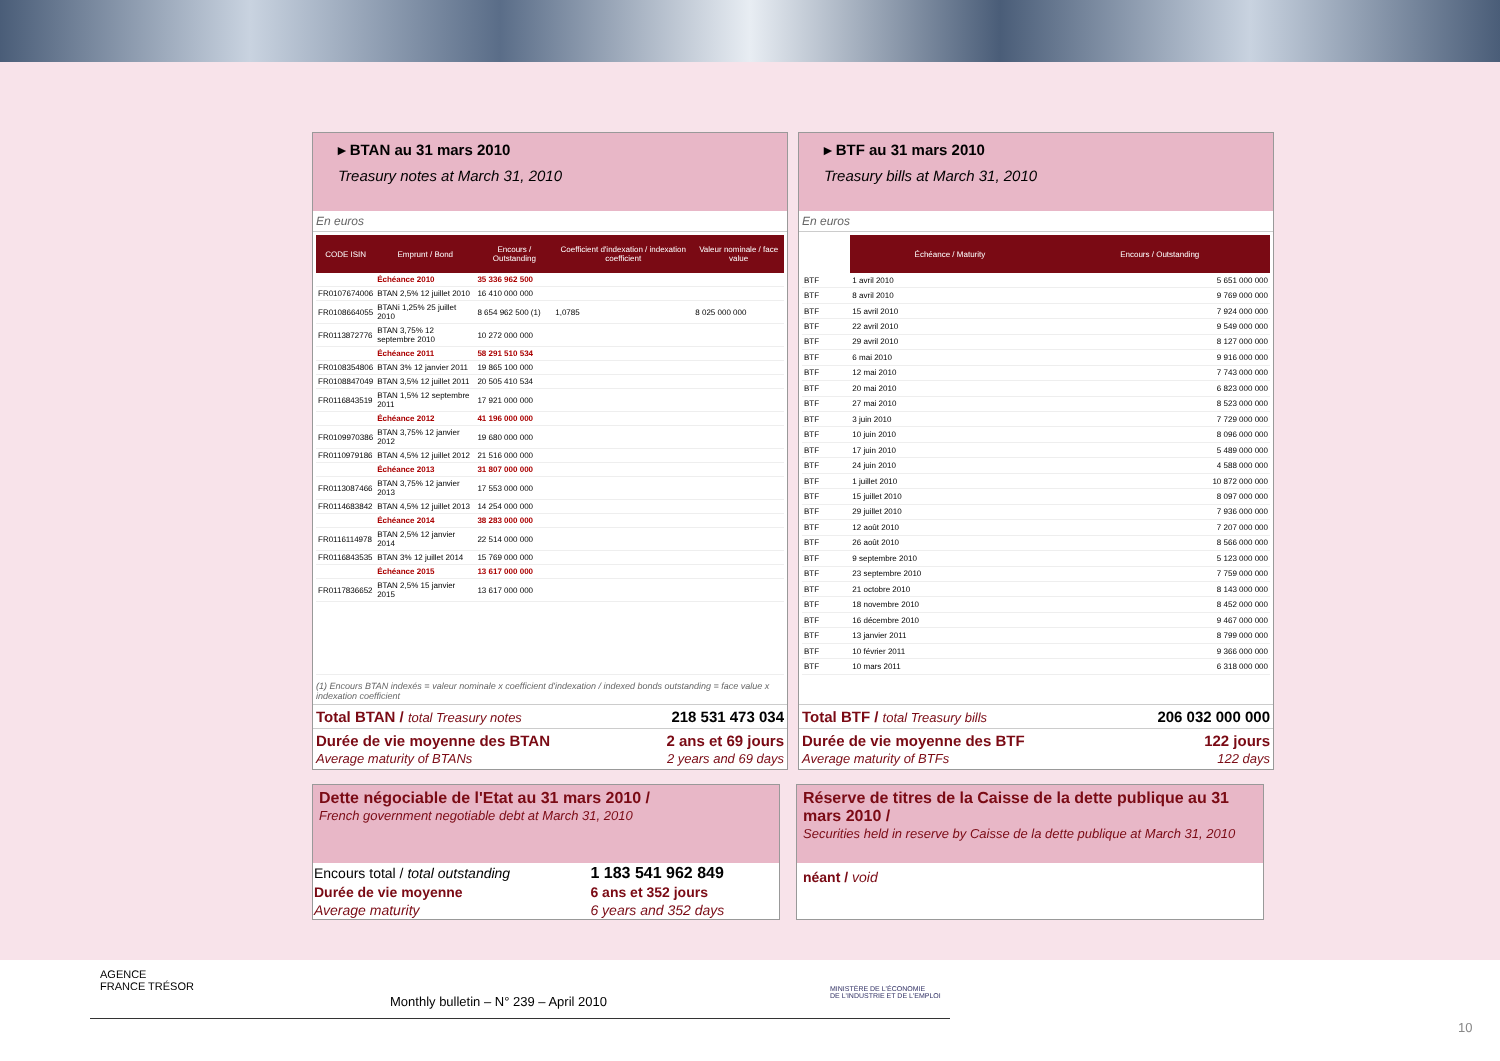▸ BTAN au 31 mars 2010
Treasury notes at March 31, 2010
En euros
| CODE ISIN | Emprunt / Bond | Encours / Outstanding | Coefficient d'indexation / indexation coefficient | Valeur nominale / face value |
| --- | --- | --- | --- | --- |
| | Échéance 2010 | 35 336 962 500 | | |
| FR0107674006 | BTAN 2,5% 12 juillet 2010 | 16 410 000 000 | | |
| FR0108664055 | BTANi 1,25% 25 juillet 2010 | 8 654 962 500 (1) | 1,0785 | 8 025 000 000 |
| FR0113872776 | BTAN 3,75% 12 septembre 2010 | 10 272 000 000 | | |
| | Échéance 2011 | 58 291 510 534 | | |
| FR0108354806 | BTAN 3% 12 janvier 2011 | 19 865 100 000 | | |
| FR0108847049 | BTAN 3,5% 12 juillet 2011 | 20 505 410 534 | | |
| FR0116843519 | BTAN 1,5% 12 septembre 2011 | 17 921 000 000 | | |
| | Échéance 2012 | 41 196 000 000 | | |
| FR0109970386 | BTAN 3,75% 12 janvier 2012 | 19 680 000 000 | | |
| FR0110979186 | BTAN 4,5% 12 juillet 2012 | 21 516 000 000 | | |
| | Échéance 2013 | 31 807 000 000 | | |
| FR0113087466 | BTAN 3,75% 12 janvier 2013 | 17 553 000 000 | | |
| FR0114683842 | BTAN 4,5% 12 juillet 2013 | 14 254 000 000 | | |
| | Échéance 2014 | 38 283 000 000 | | |
| FR0116114978 | BTAN 2,5% 12 janvier 2014 | 22 514 000 000 | | |
| FR0116843535 | BTAN 3% 12 juillet 2014 | 15 769 000 000 | | |
| | Échéance 2015 | 13 617 000 000 | | |
| FR0117836652 | BTAN 2,5% 15 janvier 2015 | 13 617 000 000 | | |
(1) Encours BTAN indexés = valeur nominale x coefficient d'indexation / indexed bonds outstanding = face value x indexation coefficient
| Total BTAN / total Treasury notes | 218 531 473 034 |
| Durée de vie moyenne des BTAN Average maturity of BTANs | 2 ans et 69 jours 2 years and 69 days |
▸ BTF au 31 mars 2010
Treasury bills at March 31, 2010
En euros
| | Échéance / Maturity | Encours / Outstanding |
| --- | --- | --- |
| BTF | 1 avril 2010 | 5 651 000 000 |
| BTF | 8 avril 2010 | 9 769 000 000 |
| BTF | 15 avril 2010 | 7 924 000 000 |
| BTF | 22 avril 2010 | 9 549 000 000 |
| BTF | 29 avril 2010 | 8 127 000 000 |
| BTF | 6 mai 2010 | 9 916 000 000 |
| BTF | 12 mai 2010 | 7 743 000 000 |
| BTF | 20 mai 2010 | 6 823 000 000 |
| BTF | 27 mai 2010 | 8 523 000 000 |
| BTF | 3 juin 2010 | 7 729 000 000 |
| BTF | 10 juin 2010 | 8 096 000 000 |
| BTF | 17 juin 2010 | 5 489 000 000 |
| BTF | 24 juin 2010 | 4 588 000 000 |
| BTF | 1 juillet 2010 | 10 872 000 000 |
| BTF | 15 juillet 2010 | 8 097 000 000 |
| BTF | 29 juillet 2010 | 7 936 000 000 |
| BTF | 12 août 2010 | 7 207 000 000 |
| BTF | 26 août 2010 | 8 566 000 000 |
| BTF | 9 septembre 2010 | 5 123 000 000 |
| BTF | 23 septembre 2010 | 7 759 000 000 |
| BTF | 21 octobre 2010 | 8 143 000 000 |
| BTF | 18 novembre 2010 | 8 452 000 000 |
| BTF | 16 décembre 2010 | 9 467 000 000 |
| BTF | 13 janvier 2011 | 8 799 000 000 |
| BTF | 10 février 2011 | 9 366 000 000 |
| BTF | 10 mars 2011 | 6 318 000 000 |
| Total BTF / total Treasury bills | 206 032 000 000 |
| Durée de vie moyenne des BTF Average maturity of BTFs | 122 jours 122 days |
Dette négociable de l'Etat au 31 mars 2010 /
French government negotiable debt at March 31, 2010
| Encours total / total outstanding | 1 183 541 962 849 |
| Durée de vie moyenne | 6 ans et 352 jours |
| Average maturity | 6 years and 352 days |
Réserve de titres de la Caisse de la dette publique au 31 mars 2010 /
Securities held in reserve by Caisse de la dette publique at March 31, 2010
néant / void
AGENCE
FRANCE TRÉSOR
MINISTÈRE DE L'ÉCONOMIE
DE L'INDUSTRIE ET DE L'EMPLOI
Monthly bulletin – N° 239 – April 2010
10